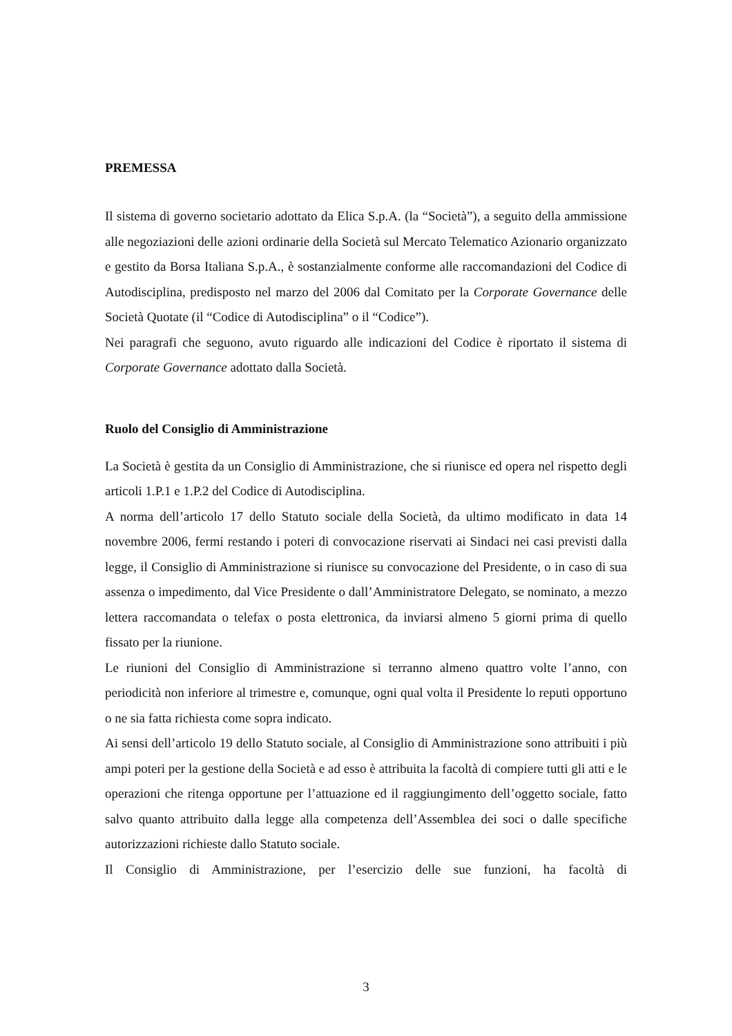PREMESSA
Il sistema di governo societario adottato da Elica S.p.A. (la “Società”), a seguito della ammissione alle negoziazioni delle azioni ordinarie della Società sul Mercato Telematico Azionario organizzato e gestito da Borsa Italiana S.p.A., è sostanzialmente conforme alle raccomandazioni del Codice di Autodisciplina, predisposto nel marzo del 2006 dal Comitato per la Corporate Governance delle Società Quotate (il “Codice di Autodisciplina” o il “Codice”).
Nei paragrafi che seguono, avuto riguardo alle indicazioni del Codice è riportato il sistema di Corporate Governance adottato dalla Società.
Ruolo del Consiglio di Amministrazione
La Società è gestita da un Consiglio di Amministrazione, che si riunisce ed opera nel rispetto degli articoli 1.P.1 e 1.P.2 del Codice di Autodisciplina.
A norma dell’articolo 17 dello Statuto sociale della Società, da ultimo modificato in data 14 novembre 2006, fermi restando i poteri di convocazione riservati ai Sindaci nei casi previsti dalla legge, il Consiglio di Amministrazione si riunisce su convocazione del Presidente, o in caso di sua assenza o impedimento, dal Vice Presidente o dall’Amministratore Delegato, se nominato, a mezzo lettera raccomandata o telefax o posta elettronica, da inviarsi almeno 5 giorni prima di quello fissato per la riunione.
Le riunioni del Consiglio di Amministrazione si terranno almeno quattro volte l’anno, con periodicità non inferiore al trimestre e, comunque, ogni qual volta il Presidente lo reputi opportuno o ne sia fatta richiesta come sopra indicato.
Ai sensi dell’articolo 19 dello Statuto sociale, al Consiglio di Amministrazione sono attribuiti i più ampi poteri per la gestione della Società e ad esso è attribuita la facoltà di compiere tutti gli atti e le operazioni che ritenga opportune per l’attuazione ed il raggiungimento dell’oggetto sociale, fatto salvo quanto attribuito dalla legge alla competenza dell’Assemblea dei soci o dalle specifiche autorizzazioni richieste dallo Statuto sociale.
Il Consiglio di Amministrazione, per l’esercizio delle sue funzioni, ha facoltà di
3